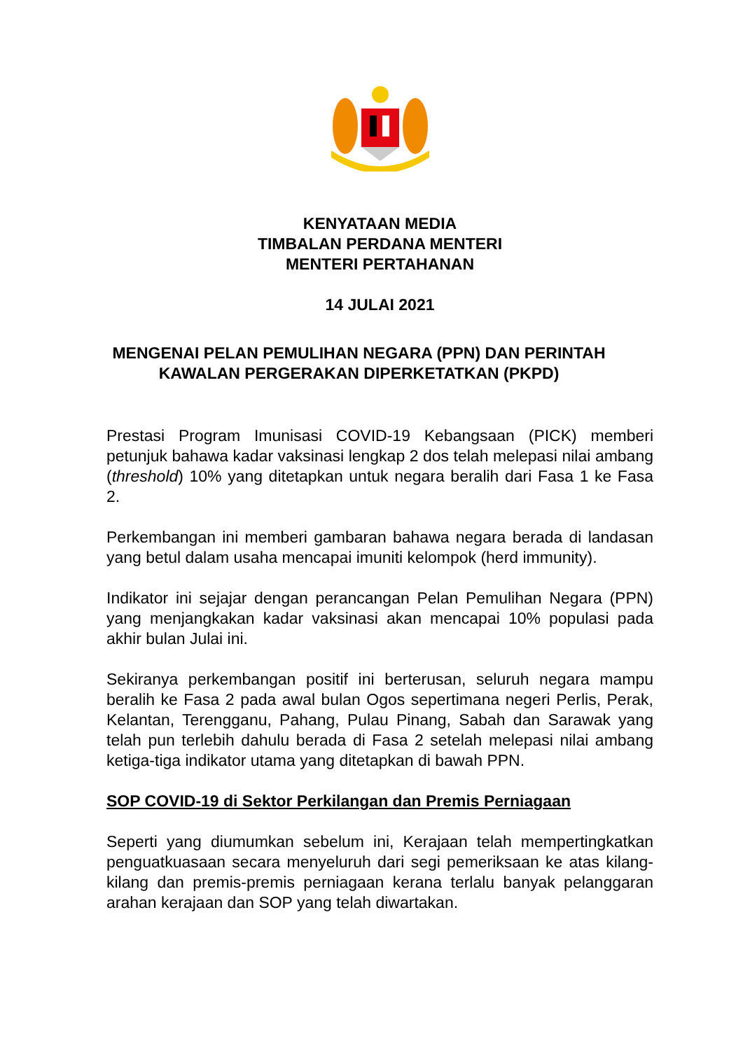KENYATAAN MEDIA
TIMBALAN PERDANA MENTERI
MENTERI PERTAHANAN
14 JULAI 2021
MENGENAI PELAN PEMULIHAN NEGARA (PPN) DAN PERINTAH
KAWALAN PERGERAKAN DIPERKETATKAN (PKPD)
Prestasi Program Imunisasi COVID-19 Kebangsaan (PICK) memberi petunjuk bahawa kadar vaksinasi lengkap 2 dos telah melepasi nilai ambang (threshold) 10% yang ditetapkan untuk negara beralih dari Fasa 1 ke Fasa 2.
Perkembangan ini memberi gambaran bahawa negara berada di landasan yang betul dalam usaha mencapai imuniti kelompok (herd immunity).
Indikator ini sejajar dengan perancangan Pelan Pemulihan Negara (PPN) yang menjangkakan kadar vaksinasi akan mencapai 10% populasi pada akhir bulan Julai ini.
Sekiranya perkembangan positif ini berterusan, seluruh negara mampu beralih ke Fasa 2 pada awal bulan Ogos sepertimana negeri Perlis, Perak, Kelantan, Terengganu, Pahang, Pulau Pinang, Sabah dan Sarawak yang telah pun terlebih dahulu berada di Fasa 2 setelah melepasi nilai ambang ketiga-tiga indikator utama yang ditetapkan di bawah PPN.
SOP COVID-19 di Sektor Perkilangan dan Premis Perniagaan
Seperti yang diumumkan sebelum ini, Kerajaan telah mempertingkatkan penguatkuasaan secara menyeluruh dari segi pemeriksaan ke atas kilang-kilang dan premis-premis perniagaan kerana terlalu banyak pelanggaran arahan kerajaan dan SOP yang telah diwartakan.